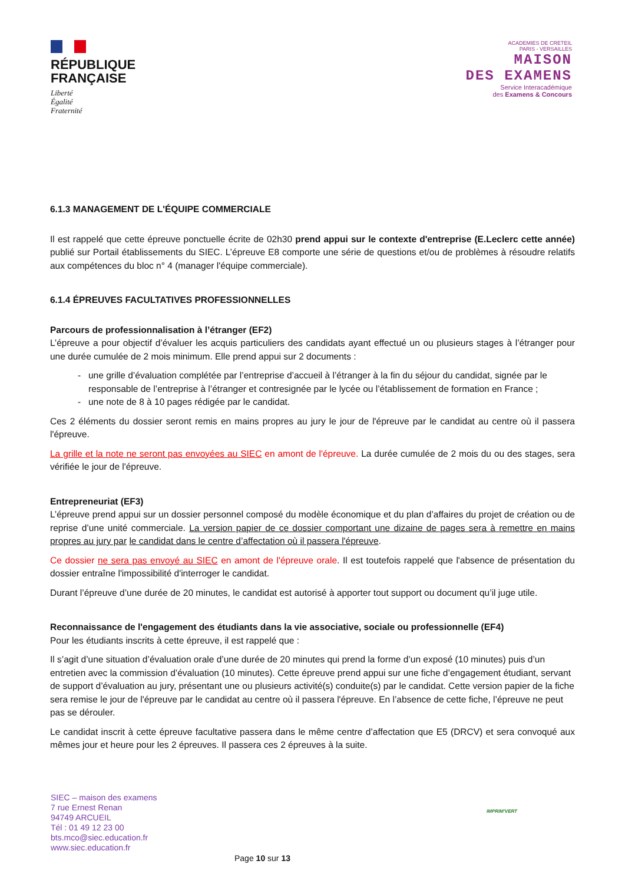RÉPUBLIQUE
FRANÇAISE
Liberté
Égalité
Fraternité
ACADEMIES DE CRETEIL
PARIS - VERSAILLES
MAISON
DES EXAMENS
Service Interacadémique
des Examens & Concours
6.1.3 MANAGEMENT DE L'ÉQUIPE COMMERCIALE
Il est rappelé que cette épreuve ponctuelle écrite de 02h30 prend appui sur le contexte d'entreprise (E.Leclerc cette année) publié sur Portail établissements du SIEC. L’épreuve E8 comporte une série de questions et/ou de problèmes à résoudre relatifs aux compétences du bloc n° 4 (manager l'équipe commerciale).
6.1.4 ÉPREUVES FACULTATIVES PROFESSIONNELLES
Parcours de professionnalisation à l’étranger (EF2)
L’épreuve a pour objectif d’évaluer les acquis particuliers des candidats ayant effectué un ou plusieurs stages à l’étranger pour une durée cumulée de 2 mois minimum. Elle prend appui sur 2 documents :
une grille d’évaluation complétée par l’entreprise d’accueil à l’étranger à la fin du séjour du candidat, signée par le responsable de l’entreprise à l’étranger et contresignée par le lycée ou l’établissement de formation en France ;
une note de 8 à 10 pages rédigée par le candidat.
Ces 2 éléments du dossier seront remis en mains propres au jury le jour de l'épreuve par le candidat au centre où il passera l'épreuve.
La grille et la note ne seront pas envoyées au SIEC en amont de l'épreuve. La durée cumulée de 2 mois du ou des stages, sera vérifiée le jour de l'épreuve.
Entrepreneuriat (EF3)
L’épreuve prend appui sur un dossier personnel composé du modèle économique et du plan d’affaires du projet de création ou de reprise d’une unité commerciale. La version papier de ce dossier comportant une dizaine de pages sera à remettre en mains propres au jury par le candidat dans le centre d’affectation où il passera l'épreuve.
Ce dossier ne sera pas envoyé au SIEC en amont de l'épreuve orale. Il est toutefois rappelé que l'absence de présentation du dossier entraîne l'impossibilité d'interroger le candidat.
Durant l’épreuve d’une durée de 20 minutes, le candidat est autorisé à apporter tout support ou document qu’il juge utile.
Reconnaissance de l'engagement des étudiants dans la vie associative, sociale ou professionnelle (EF4)
Pour les étudiants inscrits à cette épreuve, il est rappelé que :
Il s’agit d’une situation d’évaluation orale d’une durée de 20 minutes qui prend la forme d’un exposé (10 minutes) puis d’un entretien avec la commission d’évaluation (10 minutes). Cette épreuve prend appui sur une fiche d’engagement étudiant, servant de support d’évaluation au jury, présentant une ou plusieurs activité(s) conduite(s) par le candidat. Cette version papier de la fiche sera remise le jour de l'épreuve par le candidat au centre où il passera l'épreuve. En l’absence de cette fiche, l’épreuve ne peut pas se dérouler.
Le candidat inscrit à cette épreuve facultative passera dans le même centre d’affectation que E5 (DRCV) et sera convoqué aux mêmes jour et heure pour les 2 épreuves. Il passera ces 2 épreuves à la suite.
SIEC – maison des examens
7 rue Ernest Renan
94749 ARCUEIL
Tél : 01 49 12 23 00
bts.mco@siec.education.fr
www.siec.education.fr
IMPRIM'VERT
Page 10 sur 13